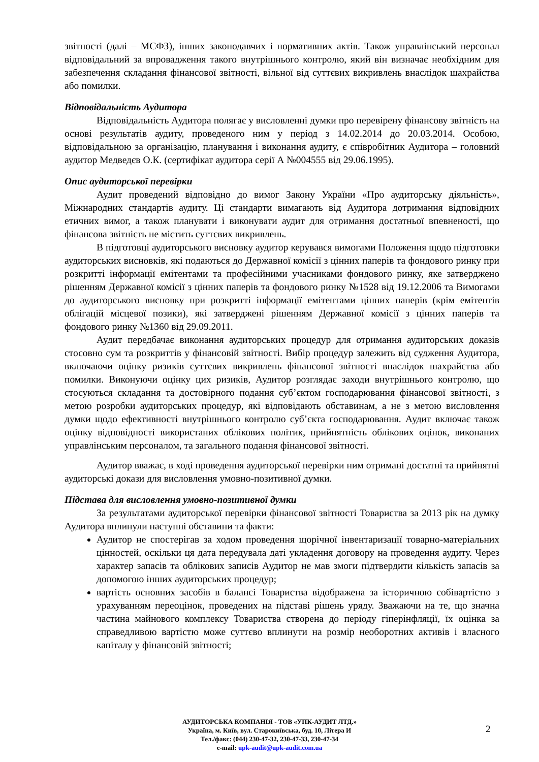звітності (далі – МСФЗ), інших законодавчих і нормативних актів. Також управлінський персонал відповідальний за впровадження такого внутрішнього контролю, який він визначає необхідним для забезпечення складання фінансової звітності, вільної від суттєвих викривлень внаслідок шахрайства або помилки.
Відповідальність Аудитора
Відповідальність Аудитора полягає у висловленні думки про перевірену фінансову звітність на основі результатів аудиту, проведеного ним у період з 14.02.2014 до 20.03.2014. Особою, відповідальною за організацію, планування і виконання аудиту, є співробітник Аудитора – головний аудитор Медведєв О.К. (сертифікат аудитора серії А №004555 від 29.06.1995).
Опис аудиторської перевірки
Аудит проведений відповідно до вимог Закону України «Про аудиторську діяльність», Міжнародних стандартів аудиту. Ці стандарти вимагають від Аудитора дотримання відповідних етичних вимог, а також планувати і виконувати аудит для отримання достатньої впевненості, що фінансова звітність не містить суттєвих викривлень.
В підготовці аудиторського висновку аудитор керувався вимогами Положення щодо підготовки аудиторських висновків, які подаються до Державної комісії з цінних паперів та фондового ринку при розкритті інформації емітентами та професійними учасниками фондового ринку, яке затверджено рішенням Державної комісії з цінних паперів та фондового ринку №1528 від 19.12.2006 та Вимогами до аудиторського висновку при розкритті інформації емітентами цінних паперів (крім емітентів облігацій місцевої позики), які затверджені рішенням Державної комісії з цінних паперів та фондового ринку №1360 від 29.09.2011.
Аудит передбачає виконання аудиторських процедур для отримання аудиторських доказів стосовно сум та розкриттів у фінансовій звітності. Вибір процедур залежить від судження Аудитора, включаючи оцінку ризиків суттєвих викривлень фінансової звітності внаслідок шахрайства або помилки. Виконуючи оцінку цих ризиків, Аудитор розглядає заходи внутрішнього контролю, що стосуються складання та достовірного подання суб’єктом господарювання фінансової звітності, з метою розробки аудиторських процедур, які відповідають обставинам, а не з метою висловлення думки щодо ефективності внутрішнього контролю суб’єкта господарювання. Аудит включає також оцінку відповідності використаних облікових політик, прийнятність облікових оцінок, виконаних управлінським персоналом, та загального подання фінансової звітності.
Аудитор вважає, в ході проведення аудиторської перевірки ним отримані достатні та прийнятні аудиторські докази для висловлення умовно-позитивної думки.
Підстава для висловлення умовно-позитивної думки
За результатами аудиторської перевірки фінансової звітності Товариства за 2013 рік на думку Аудитора вплинули наступні обставини та факти:
Аудитор не спостерігав за ходом проведення щорічної інвентаризації товарно-матеріальних цінностей, оскільки ця дата передувала даті укладення договору на проведення аудиту. Через характер запасів та облікових записів Аудитор не мав змоги підтвердити кількість запасів за допомогою інших аудиторських процедур;
вартість основних засобів в балансі Товариства відображена за історичною собівартістю з урахуванням переоцінок, проведених на підставі рішень уряду. Зважаючи на те, що значна частина майнового комплексу Товариства створена до періоду гіперінфляції, їх оцінка за справедливою вартістю може суттєво вплинути на розмір необоротних активів і власного капіталу у фінансовій звітності;
АУДИТОРСЬКА КОМПАНІЯ - ТОВ «УПК-АУДИТ ЛТД.»
Україна, м. Київ, вул. Старокиївська, буд. 10, Літера И
Тел./факс: (044) 230-47-32, 230-47-33, 230-47-34
e-mail: upk-audit@upk-audit.com.ua
2